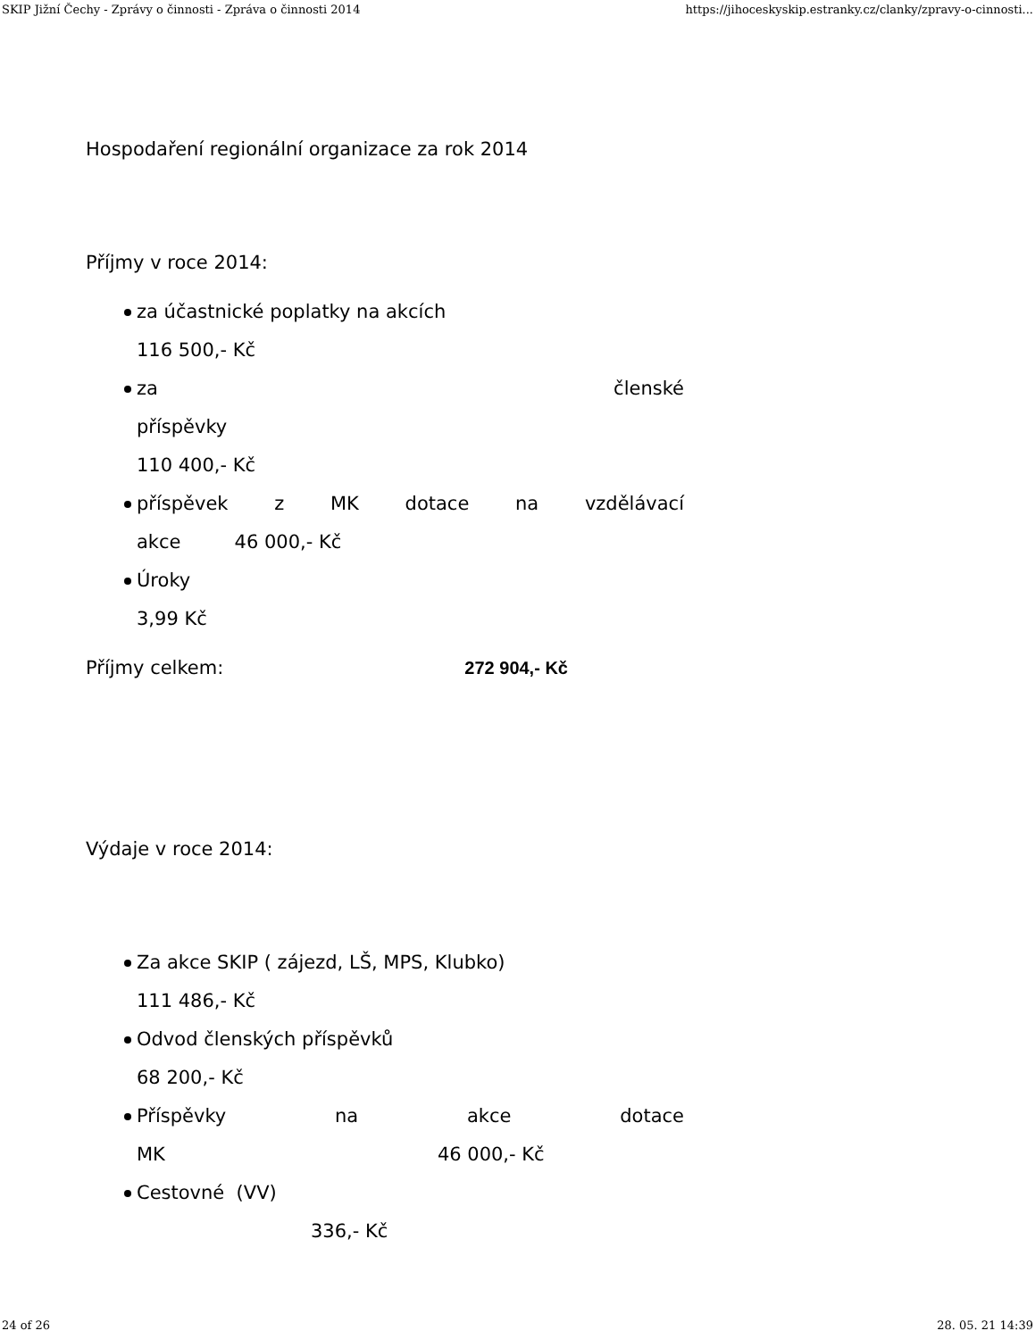SKIP Jižní Čechy - Zprávy o činnosti - Zpráva o činnosti 2014 https://jihoceskyskip.estranky.cz/clanky/zpravy-o-cinnosti...
Hospodaření regionální organizace za rok 2014
Příjmy v roce 2014:
za účastnické poplatky na akcích
116 500,- Kč
za členské
příspěvky
110 400,- Kč
příspěvek z MK dotace na vzdělávací
akce 46 000,- Kč
Úroky
3,99 Kč
Příjmy celkem: 272 904,- Kč
Výdaje v roce 2014:
Za akce SKIP ( zájezd, LŠ, MPS, Klubko)
111 486,- Kč
Odvod členských příspěvků
68 200,- Kč
Příspěvky na akce dotace
MK 46 000,- Kč
Cestovné (VV)
336,- Kč
24 of 26 28. 05. 21 14:39